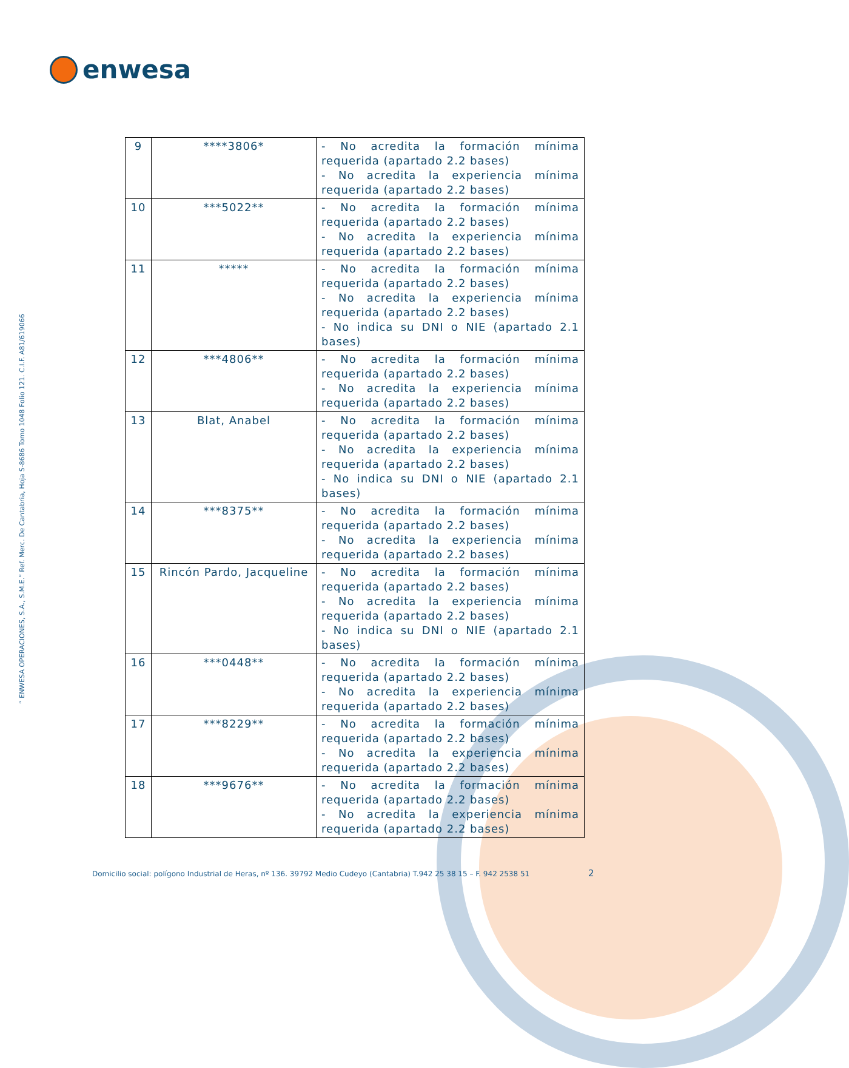enwesa
“ ENWESA OPERACIONES, S.A., S.M.E.” Ref. Merc. De Cantabria, Hoja S-8686 Tomo 1048 Folio 121. C.I.F. A81/619066
| 9 | ****3806* | - No acredita la formación mínima requerida (apartado 2.2 bases) - No acredita la experiencia mínima requerida (apartado 2.2 bases) |
| 10 | ***5022** | - No acredita la formación mínima requerida (apartado 2.2 bases) - No acredita la experiencia mínima requerida (apartado 2.2 bases) |
| 11 | ***** | - No acredita la formación mínima requerida (apartado 2.2 bases) - No acredita la experiencia mínima requerida (apartado 2.2 bases) - No indica su DNI o NIE (apartado 2.1 bases) |
| 12 | ***4806** | - No acredita la formación mínima requerida (apartado 2.2 bases) - No acredita la experiencia mínima requerida (apartado 2.2 bases) |
| 13 | Blat, Anabel | - No acredita la formación mínima requerida (apartado 2.2 bases) - No acredita la experiencia mínima requerida (apartado 2.2 bases) - No indica su DNI o NIE (apartado 2.1 bases) |
| 14 | ***8375** | - No acredita la formación mínima requerida (apartado 2.2 bases) - No acredita la experiencia mínima requerida (apartado 2.2 bases) |
| 15 | Rincón Pardo, Jacqueline | - No acredita la formación mínima requerida (apartado 2.2 bases) - No acredita la experiencia mínima requerida (apartado 2.2 bases) - No indica su DNI o NIE (apartado 2.1 bases) |
| 16 | ***0448** | - No acredita la formación mínima requerida (apartado 2.2 bases) - No acredita la experiencia mínima requerida (apartado 2.2 bases) |
| 17 | ***8229** | - No acredita la formación mínima requerida (apartado 2.2 bases) - No acredita la experiencia mínima requerida (apartado 2.2 bases) |
| 18 | ***9676** | - No acredita la formación mínima requerida (apartado 2.2 bases) - No acredita la experiencia mínima requerida (apartado 2.2 bases) |
Domicilio social: polígono Industrial de Heras, nº 136. 39792 Medio Cudeyo (Cantabria) T.942 25 38 15 – F. 942 2538 51
2